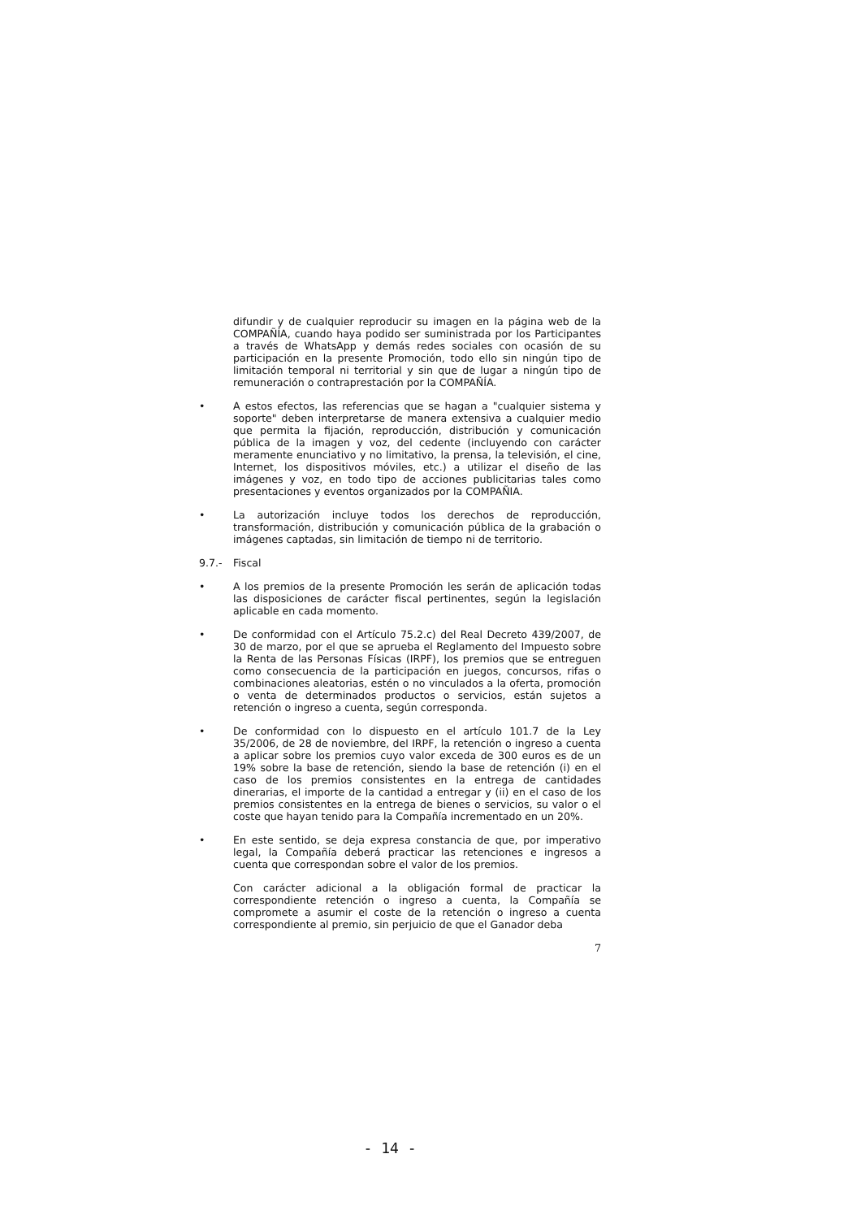difundir y de cualquier reproducir su imagen en la página web de la COMPAÑÍA, cuando haya podido ser suministrada por los Participantes a través de WhatsApp y demás redes sociales con ocasión de su participación en la presente Promoción, todo ello sin ningún tipo de limitación temporal ni territorial y sin que de lugar a ningún tipo de remuneración o contraprestación por la COMPAÑÍA.
• A estos efectos, las referencias que se hagan a "cualquier sistema y soporte" deben interpretarse de manera extensiva a cualquier medio que permita la fijación, reproducción, distribución y comunicación pública de la imagen y voz, del cedente (incluyendo con carácter meramente enunciativo y no limitativo, la prensa, la televisión, el cine, Internet, los dispositivos móviles, etc.) a utilizar el diseño de las imágenes y voz, en todo tipo de acciones publicitarias tales como presentaciones y eventos organizados por la COMPAÑIA.
• La autorización incluye todos los derechos de reproducción, transformación, distribución y comunicación pública de la grabación o imágenes captadas, sin limitación de tiempo ni de territorio.
9.7.- Fiscal
• A los premios de la presente Promoción les serán de aplicación todas las disposiciones de carácter fiscal pertinentes, según la legislación aplicable en cada momento.
• De conformidad con el Artículo 75.2.c) del Real Decreto 439/2007, de 30 de marzo, por el que se aprueba el Reglamento del Impuesto sobre la Renta de las Personas Físicas (IRPF), los premios que se entreguen como consecuencia de la participación en juegos, concursos, rifas o combinaciones aleatorias, estén o no vinculados a la oferta, promoción o venta de determinados productos o servicios, están sujetos a retención o ingreso a cuenta, según corresponda.
• De conformidad con lo dispuesto en el artículo 101.7 de la Ley 35/2006, de 28 de noviembre, del IRPF, la retención o ingreso a cuenta a aplicar sobre los premios cuyo valor exceda de 300 euros es de un 19% sobre la base de retención, siendo la base de retención (i) en el caso de los premios consistentes en la entrega de cantidades dinerarias, el importe de la cantidad a entregar y (ii) en el caso de los premios consistentes en la entrega de bienes o servicios, su valor o el coste que hayan tenido para la Compañía incrementado en un 20%.
• En este sentido, se deja expresa constancia de que, por imperativo legal, la Compañía deberá practicar las retenciones e ingresos a cuenta que correspondan sobre el valor de los premios.
Con carácter adicional a la obligación formal de practicar la correspondiente retención o ingreso a cuenta, la Compañía se compromete a asumir el coste de la retención o ingreso a cuenta correspondiente al premio, sin perjuicio de que el Ganador deba
7
- 14 -